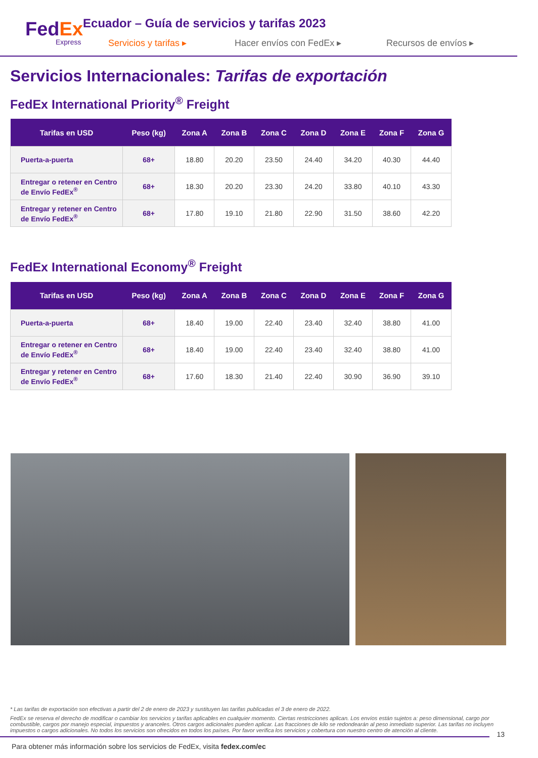FedEx
Express
Ecuador – Guía de servicios y tarifas 2023
Servicios y tarifas ▸ Hacer envíos con FedEx ▸ Recursos de envíos ▸
Servicios Internacionales: Tarifas de exportación
FedEx International Priority<sup>®</sup> Freight
| Tarifas en USD | Peso (kg) | Zona A | Zona B | Zona C | Zona D | Zona E | Zona F | Zona G |
| --- | --- | --- | --- | --- | --- | --- | --- | --- |
| Puerta-a-puerta | 68+ | 18.80 | 20.20 | 23.50 | 24.40 | 34.20 | 40.30 | 44.40 |
| Entregar o retener en Centro de Envío FedEx<sup>®</sup> | 68+ | 18.30 | 20.20 | 23.30 | 24.20 | 33.80 | 40.10 | 43.30 |
| Entregar y retener en Centro de Envío FedEx<sup>®</sup> | 68+ | 17.80 | 19.10 | 21.80 | 22.90 | 31.50 | 38.60 | 42.20 |
FedEx International Economy<sup>®</sup> Freight
| Tarifas en USD | Peso (kg) | Zona A | Zona B | Zona C | Zona D | Zona E | Zona F | Zona G |
| --- | --- | --- | --- | --- | --- | --- | --- | --- |
| Puerta-a-puerta | 68+ | 18.40 | 19.00 | 22.40 | 23.40 | 32.40 | 38.80 | 41.00 |
| Entregar o retener en Centro de Envío FedEx<sup>®</sup> | 68+ | 18.40 | 19.00 | 22.40 | 23.40 | 32.40 | 38.80 | 41.00 |
| Entregar y retener en Centro de Envío FedEx<sup>®</sup> | 68+ | 17.60 | 18.30 | 21.40 | 22.40 | 30.90 | 36.90 | 39.10 |
* Las tarifas de exportación son efectivas a partir del 2 de enero de 2023 y sustituyen las tarifas publicadas el 3 de enero de 2022.
FedEx se reserva el derecho de modificar o cambiar los servicios y tarifas aplicables en cualquier momento. Ciertas restricciones aplican. Los envíos están sujetos a: peso dimensional, cargo por combustible, cargos por manejo especial, impuestos y aranceles. Otros cargos adicionales pueden aplicar. Las fracciones de kilo se redondearán al peso inmediato superior. Las tarifas no incluyen impuestos o cargos adicionales. No todos los servicios son ofrecidos en todos los países. Por favor verifica los servicios y cobertura con nuestro centro de atención al cliente.
Para obtener más información sobre los servicios de FedEx, visita fedex.com/ec
13